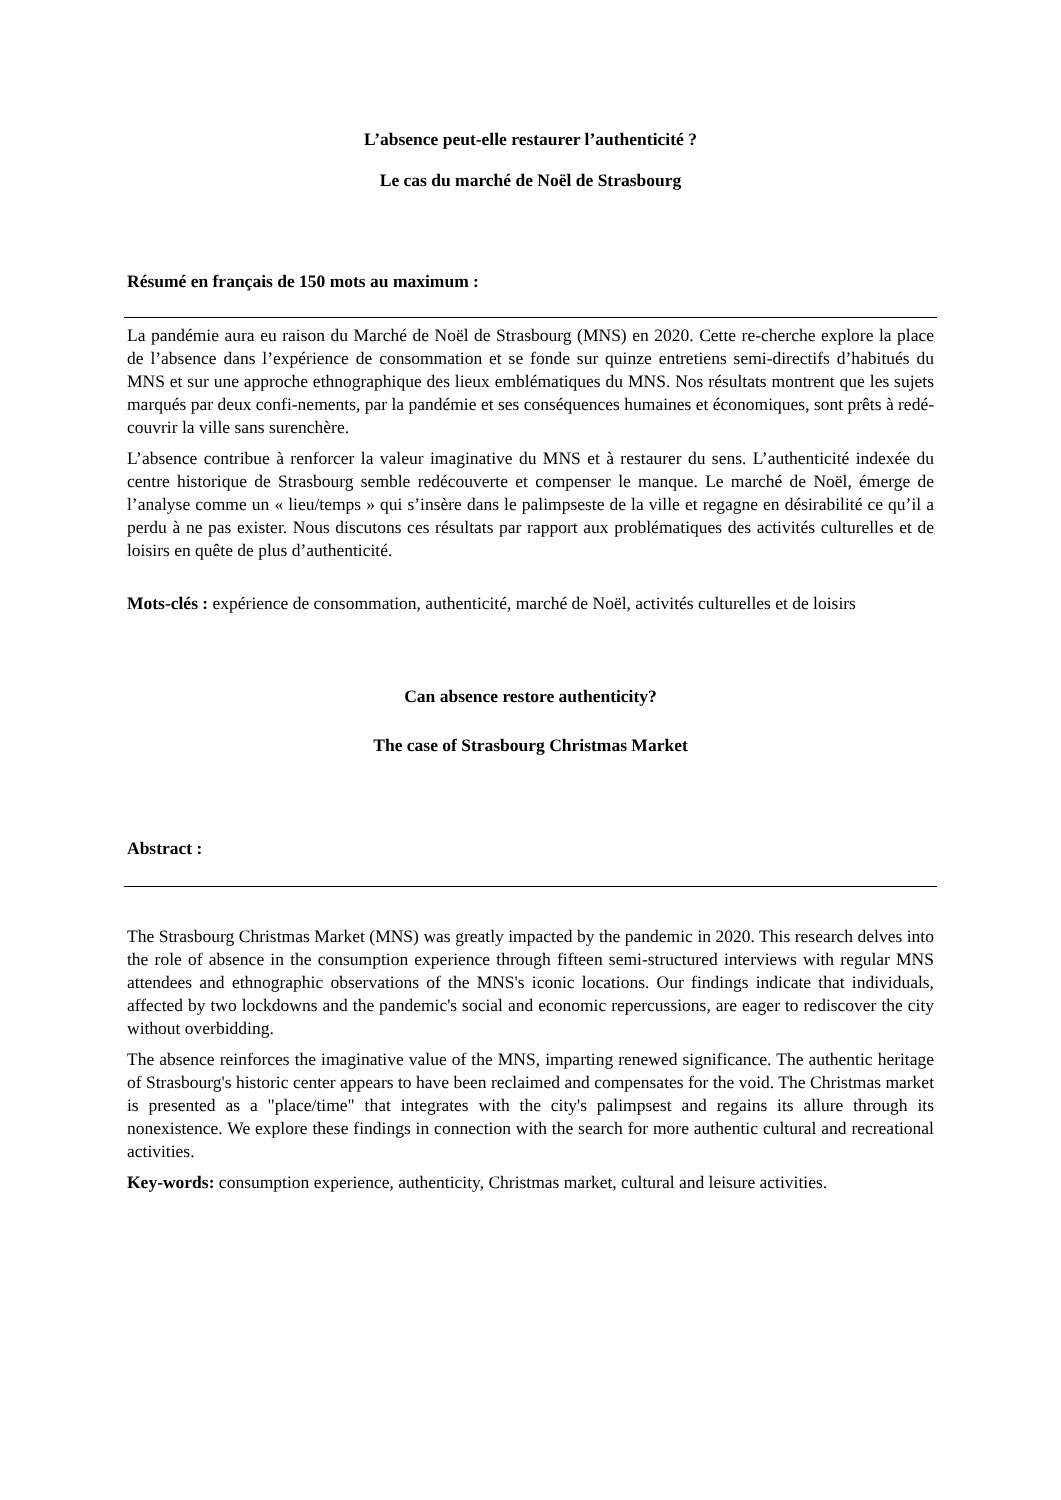L’absence peut-elle restaurer l’authenticité ?
Le cas du marché de Noël de Strasbourg
Résumé en français de 150 mots au maximum :
La pandémie aura eu raison du Marché de Noël de Strasbourg (MNS) en 2020. Cette re-cherche explore la place de l’absence dans l’expérience de consommation et se fonde sur quinze entretiens semi-directifs d’habitués du MNS et sur une approche ethnographique des lieux emblématiques du MNS. Nos résultats montrent que les sujets marqués par deux confi-nements, par la pandémie et ses conséquences humaines et économiques, sont prêts à redé-couvrir la ville sans surenchère.
L’absence contribue à renforcer la valeur imaginative du MNS et à restaurer du sens. L’authenticité indexée du centre historique de Strasbourg semble redécouverte et compenser le manque. Le marché de Noël, émerge de l’analyse comme un « lieu/temps » qui s’insère dans le palimpseste de la ville et regagne en désirabilité ce qu’il a perdu à ne pas exister. Nous discutons ces résultats par rapport aux problématiques des activités culturelles et de loisirs en quête de plus d’authenticité.
Mots-clés : expérience de consommation, authenticité, marché de Noël, activités culturelles et de loisirs
Can absence restore authenticity?
The case of Strasbourg Christmas Market
Abstract :
The Strasbourg Christmas Market (MNS) was greatly impacted by the pandemic in 2020. This research delves into the role of absence in the consumption experience through fifteen semi-structured interviews with regular MNS attendees and ethnographic observations of the MNS's iconic locations. Our findings indicate that individuals, affected by two lockdowns and the pandemic's social and economic repercussions, are eager to rediscover the city without overbidding.
The absence reinforces the imaginative value of the MNS, imparting renewed significance. The authentic heritage of Strasbourg's historic center appears to have been reclaimed and compensates for the void. The Christmas market is presented as a "place/time" that integrates with the city's palimpsest and regains its allure through its nonexistence. We explore these findings in connection with the search for more authentic cultural and recreational activities.
Key-words: consumption experience, authenticity, Christmas market, cultural and leisure activities.